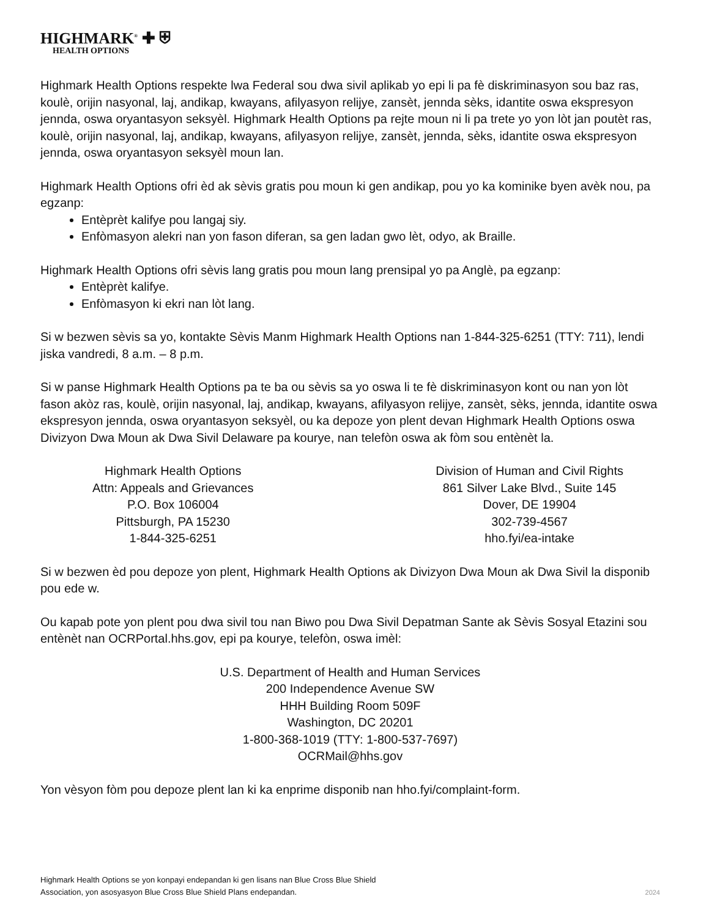HIGHMARK<sup>®</sup> ✚ ⛨
HEALTH OPTIONS
Highmark Health Options respekte lwa Federal sou dwa sivil aplikab yo epi li pa fè diskriminasyon sou baz ras, koulè, orijin nasyonal, laj, andikap, kwayans, afilyasyon relijye, zansèt, jennda sèks, idantite oswa ekspresyon jennda, oswa oryantasyon seksyèl. Highmark Health Options pa rejte moun ni li pa trete yo yon lòt jan poutèt ras, koulè, orijin nasyonal, laj, andikap, kwayans, afilyasyon relijye, zansèt, jennda, sèks, idantite oswa ekspresyon jennda, oswa oryantasyon seksyèl moun lan.
Highmark Health Options ofri èd ak sèvis gratis pou moun ki gen andikap, pou yo ka kominike byen avèk nou, pa egzanp:
Entèprèt kalifye pou langaj siy.
Enfòmasyon alekri nan yon fason diferan, sa gen ladan gwo lèt, odyo, ak Braille.
Highmark Health Options ofri sèvis lang gratis pou moun lang prensipal yo pa Anglè, pa egzanp:
Entèprèt kalifye.
Enfòmasyon ki ekri nan lòt lang.
Si w bezwen sèvis sa yo, kontakte Sèvis Manm Highmark Health Options nan 1-844-325-6251 (TTY: 711), lendi jiska vandredi, 8 a.m. – 8 p.m.
Si w panse Highmark Health Options pa te ba ou sèvis sa yo oswa li te fè diskriminasyon kont ou nan yon lòt fason akòz ras, koulè, orijin nasyonal, laj, andikap, kwayans, afilyasyon relijye, zansèt, sèks, jennda, idantite oswa ekspresyon jennda, oswa oryantasyon seksyèl, ou ka depoze yon plent devan Highmark Health Options oswa Divizyon Dwa Moun ak Dwa Sivil Delaware pa kourye, nan telefòn oswa ak fòm sou entènèt la.
Highmark Health Options
Attn: Appeals and Grievances
P.O. Box 106004
Pittsburgh, PA 15230
1-844-325-6251
Division of Human and Civil Rights
861 Silver Lake Blvd., Suite 145
Dover, DE 19904
302-739-4567
hho.fyi/ea-intake
Si w bezwen èd pou depoze yon plent, Highmark Health Options ak Divizyon Dwa Moun ak Dwa Sivil la disponib pou ede w.
Ou kapab pote yon plent pou dwa sivil tou nan Biwo pou Dwa Sivil Depatman Sante ak Sèvis Sosyal Etazini sou entènèt nan OCRPortal.hhs.gov, epi pa kourye, telefòn, oswa imèl:
U.S. Department of Health and Human Services
200 Independence Avenue SW
HHH Building Room 509F
Washington, DC 20201
1-800-368-1019 (TTY: 1-800-537-7697)
OCRMail@hhs.gov
Yon vèsyon fòm pou depoze plent lan ki ka enprime disponib nan hho.fyi/complaint-form.
Highmark Health Options se yon konpayi endepandan ki gen lisans nan Blue Cross Blue Shield
Association, yon asosyasyon Blue Cross Blue Shield Plans endepandan.
2024